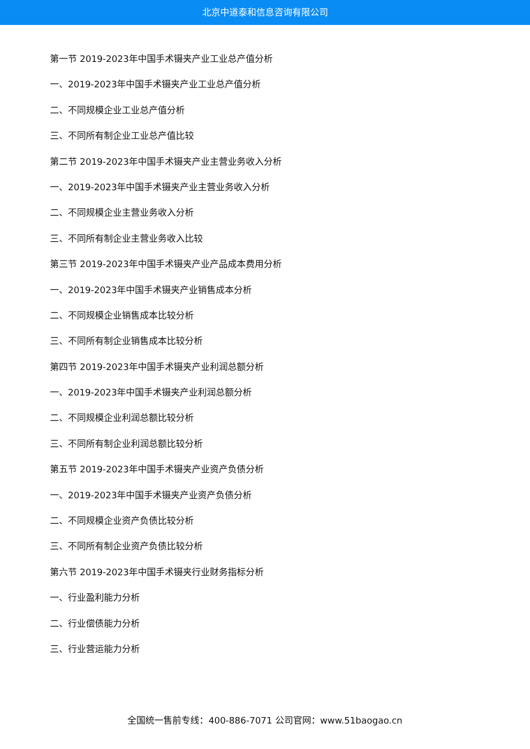北京中道泰和信息咨询有限公司
第一节 2019-2023年中国手术镊夹产业工业总产值分析
一、2019-2023年中国手术镊夹产业工业总产值分析
二、不同规模企业工业总产值分析
三、不同所有制企业工业总产值比较
第二节 2019-2023年中国手术镊夹产业主营业务收入分析
一、2019-2023年中国手术镊夹产业主营业务收入分析
二、不同规模企业主营业务收入分析
三、不同所有制企业主营业务收入比较
第三节 2019-2023年中国手术镊夹产业产品成本费用分析
一、2019-2023年中国手术镊夹产业销售成本分析
二、不同规模企业销售成本比较分析
三、不同所有制企业销售成本比较分析
第四节 2019-2023年中国手术镊夹产业利润总额分析
一、2019-2023年中国手术镊夹产业利润总额分析
二、不同规模企业利润总额比较分析
三、不同所有制企业利润总额比较分析
第五节 2019-2023年中国手术镊夹产业资产负债分析
一、2019-2023年中国手术镊夹产业资产负债分析
二、不同规模企业资产负债比较分析
三、不同所有制企业资产负债比较分析
第六节 2019-2023年中国手术镊夹行业财务指标分析
一、行业盈利能力分析
二、行业偿债能力分析
三、行业营运能力分析
全国统一售前专线：400-886-7071 公司官网：www.51baogao.cn